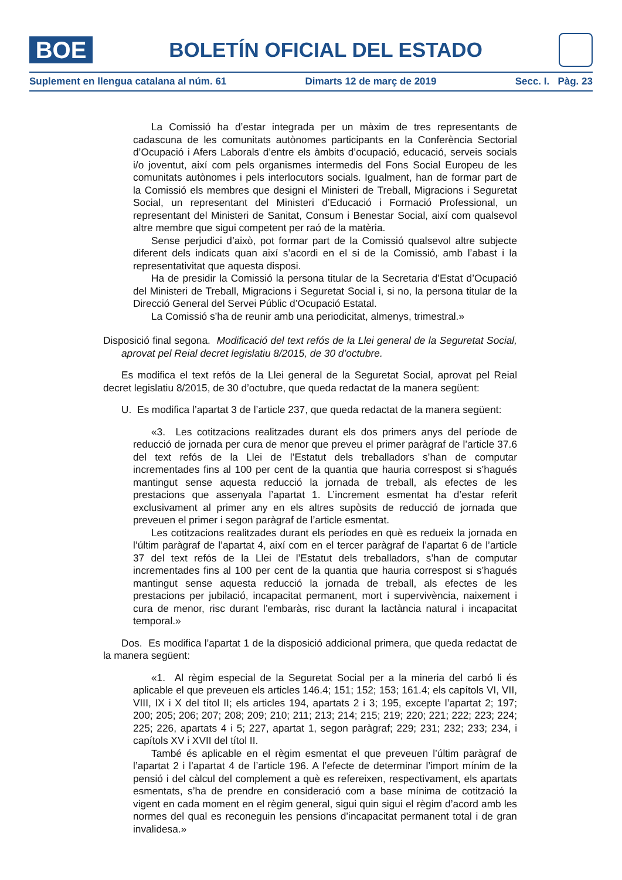BOE
BOLETÍN OFICIAL DEL ESTADO
Suplement en llengua catalana al núm. 61 Dimarts 12 de març de 2019 Secc. I. Pàg. 23
La Comissió ha d’estar integrada per un màxim de tres representants de cadascuna de les comunitats autònomes participants en la Conferència Sectorial d’Ocupació i Afers Laborals d’entre els àmbits d’ocupació, educació, serveis socials i/o joventut, així com pels organismes intermedis del Fons Social Europeu de les comunitats autònomes i pels interlocutors socials. Igualment, han de formar part de la Comissió els membres que designi el Ministeri de Treball, Migracions i Seguretat Social, un representant del Ministeri d’Educació i Formació Professional, un representant del Ministeri de Sanitat, Consum i Benestar Social, així com qualsevol altre membre que sigui competent per raó de la matèria.
Sense perjudici d’això, pot formar part de la Comissió qualsevol altre subjecte diferent dels indicats quan així s’acordi en el si de la Comissió, amb l’abast i la representativitat que aquesta disposi.
Ha de presidir la Comissió la persona titular de la Secretaria d’Estat d’Ocupació del Ministeri de Treball, Migracions i Seguretat Social i, si no, la persona titular de la Direcció General del Servei Públic d’Ocupació Estatal.
La Comissió s’ha de reunir amb una periodicitat, almenys, trimestral.»
Disposició final segona. Modificació del text refós de la Llei general de la Seguretat Social, aprovat pel Reial decret legislatiu 8/2015, de 30 d’octubre.
Es modifica el text refós de la Llei general de la Seguretat Social, aprovat pel Reial decret legislatiu 8/2015, de 30 d’octubre, que queda redactat de la manera següent:
U. Es modifica l’apartat 3 de l’article 237, que queda redactat de la manera següent:
«3. Les cotitzacions realitzades durant els dos primers anys del període de reducció de jornada per cura de menor que preveu el primer paràgraf de l’article 37.6 del text refós de la Llei de l’Estatut dels treballadors s’han de computar incrementades fins al 100 per cent de la quantia que hauria correspost si s’hagués mantingut sense aquesta reducció la jornada de treball, als efectes de les prestacions que assenyala l’apartat 1. L’increment esmentat ha d’estar referit exclusivament al primer any en els altres supòsits de reducció de jornada que preveuen el primer i segon paràgraf de l’article esmentat.
Les cotitzacions realitzades durant els períodes en què es redueix la jornada en l’últim paràgraf de l’apartat 4, així com en el tercer paràgraf de l’apartat 6 de l’article 37 del text refós de la Llei de l’Estatut dels treballadors, s’han de computar incrementades fins al 100 per cent de la quantia que hauria correspost si s’hagués mantingut sense aquesta reducció la jornada de treball, als efectes de les prestacions per jubilació, incapacitat permanent, mort i supervivència, naixement i cura de menor, risc durant l’embaràs, risc durant la lactància natural i incapacitat temporal.»
Dos. Es modifica l’apartat 1 de la disposició addicional primera, que queda redactat de la manera següent:
«1. Al règim especial de la Seguretat Social per a la mineria del carbó li és aplicable el que preveuen els articles 146.4; 151; 152; 153; 161.4; els capítols VI, VII, VIII, IX i X del títol II; els articles 194, apartats 2 i 3; 195, excepte l’apartat 2; 197; 200; 205; 206; 207; 208; 209; 210; 211; 213; 214; 215; 219; 220; 221; 222; 223; 224; 225; 226, apartats 4 i 5; 227, apartat 1, segon paràgraf; 229; 231; 232; 233; 234, i capítols XV i XVII del títol II.
També és aplicable en el règim esmentat el que preveuen l’últim paràgraf de l’apartat 2 i l’apartat 4 de l’article 196. A l’efecte de determinar l’import mínim de la pensió i del càlcul del complement a què es refereixen, respectivament, els apartats esmentats, s’ha de prendre en consideració com a base mínima de cotització la vigent en cada moment en el règim general, sigui quin sigui el règim d’acord amb les normes del qual es reconeguin les pensions d’incapacitat permanent total i de gran invalidesa.»